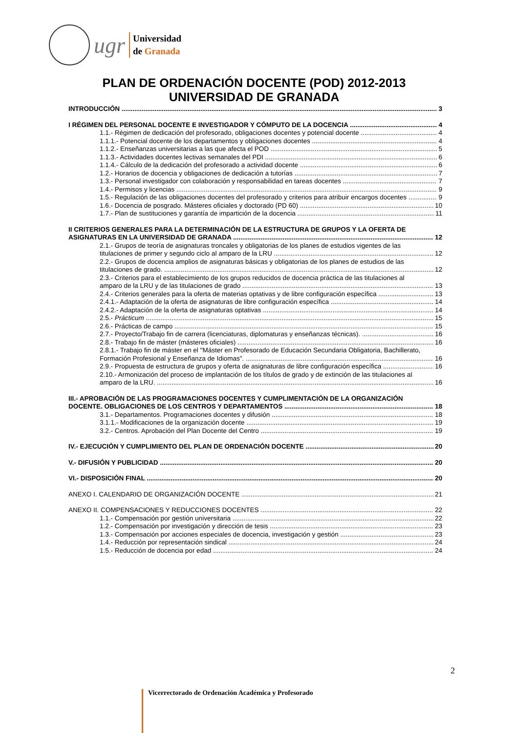ugr
Universidad
de Granada
PLAN DE ORDENACIÓN DOCENTE (POD) 2012-2013
UNIVERSIDAD DE GRANADA
INTRODUCCIÓN 3
I RÉGIMEN DEL PERSONAL DOCENTE E INVESTIGADOR Y CÓMPUTO DE LA DOCENCIA 4
1.1.- Régimen de dedicación del profesorado, obligaciones docentes y potencial docente 4
1.1.1.- Potencial docente de los departamentos y obligaciones docentes 4
1.1.2.- Enseñanzas universitarias a las que afecta el POD 5
1.1.3.- Actividades docentes lectivas semanales del PDI 6
1.1.4.- Cálculo de la dedicación del profesorado a actividad docente 6
1.2.- Horarios de docencia y obligaciones de dedicación a tutorías 7
1.3.- Personal investigador con colaboración y responsabilidad en tareas docentes 7
1.4.- Permisos y licencias 9
1.5.- Regulación de las obligaciones docentes del profesorado y criterios para atribuir encargos docentes 9
1.6.- Docencia de posgrado. Másteres oficiales y doctorado (PD 60) 10
1.7.- Plan de sustituciones y garantía de impartición de la docencia 11
II CRITERIOS GENERALES PARA LA DETERMINACIÓN DE LA ESTRUCTURA DE GRUPOS Y LA OFERTA DE
ASIGNATURAS EN LA UNIVERSIDAD DE GRANADA 12
2.1.- Grupos de teoría de asignaturas troncales y obligatorias de los planes de estudios vigentes de las
titulaciones de primer y segundo ciclo al amparo de la LRU 12
2.2.- Grupos de docencia amplios de asignaturas básicas y obligatorias de los planes de estudios de las
titulaciones de grado. 12
2.3.- Criterios para el establecimiento de los grupos reducidos de docencia práctica de las titulaciones al
amparo de la LRU y de las titulaciones de grado 13
2.4.- Criterios generales para la oferta de materias optativas y de libre configuración específica 13
2.4.1.- Adaptación de la oferta de asignaturas de libre configuración específica 14
2.4.2.- Adaptación de la oferta de asignaturas optativas 14
2.5.- Prácticum 15
2.6.- Prácticas de campo 15
2.7.- Proyecto/Trabajo fin de carrera (licenciaturas, diplomaturas y enseñanzas técnicas). 16
2.8.- Trabajo fin de máster (másteres oficiales) 16
2.8.1.- Trabajo fin de máster en el "Máster en Profesorado de Educación Secundaria Obligatoria, Bachillerato,
Formación Profesional y Enseñanza de Idiomas". 16
2.9.- Propuesta de estructura de grupos y oferta de asignaturas de libre configuración específica 16
2.10.- Armonización del proceso de implantación de los títulos de grado y de extinción de las titulaciones al
amparo de la LRU. 16
III.- APROBACIÓN DE LAS PROGRAMACIONES DOCENTES Y CUMPLIMENTACIÓN DE LA ORGANIZACIÓN
DOCENTE. OBLIGACIONES DE LOS CENTROS Y DEPARTAMENTOS 18
3.1.- Departamentos. Programaciones docentes y difusión 18
3.1.1.- Modificaciones de la organización docente 19
3.2.- Centros. Aprobación del Plan Docente del Centro 19
IV.- EJECUCIÓN Y CUMPLIMIENTO DEL PLAN DE ORDENACIÓN DOCENTE 20
V.- DIFUSIÓN Y PUBLICIDAD 20
VI.- DISPOSICIÓN FINAL 20
ANEXO I. CALENDARIO DE ORGANIZACIÓN DOCENTE 21
ANEXO II. COMPENSACIONES Y REDUCCIONES DOCENTES 22
1.1.- Compensación por gestión universitaria 22
1.2.- Compensación por investigación y dirección de tesis 23
1.3.- Compensación por acciones especiales de docencia, investigación y gestión 23
1.4.- Reducción por representación sindical 24
1.5.- Reducción de docencia por edad 24
2
Vicerrectorado de Ordenación Académica y Profesorado